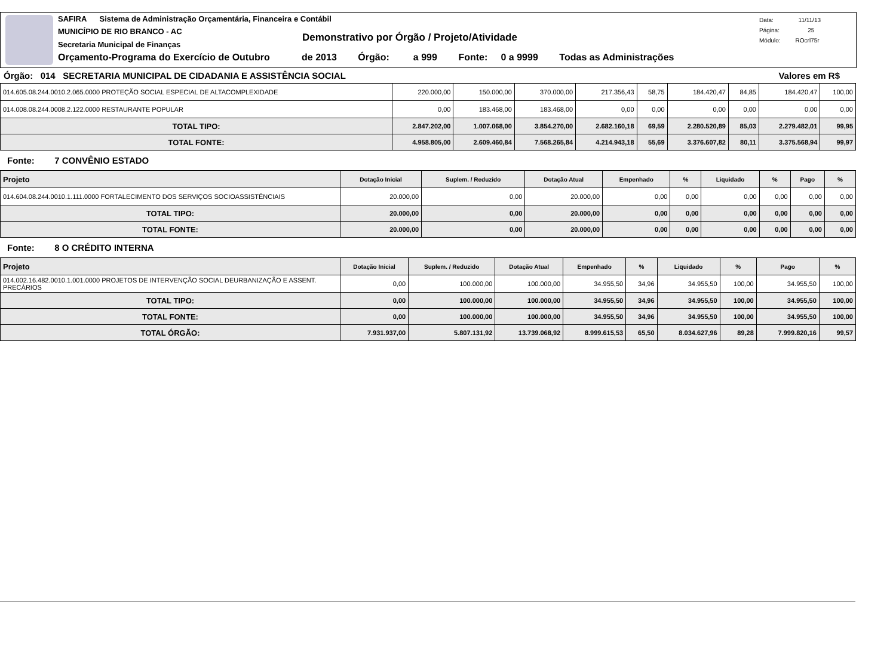SAFIRA Sistema de Administração Orçamentária, Financeira e Contábil
MUNICÍPIO DE RIO BRANCO - AC
Secretaria Municipal de Finanças
Demonstrativo por Órgão / Projeto/Atividade
Orçamento-Programa do Exercício de Outubro de 2013 Órgão: a 999 Fonte: 0 a 9999 Todas as Administrações
Data: 11/11/13
Página: 25
Módulo: ROcrl75r
Órgão: 014 SECRETARIA MUNICIPAL DE CIDADANIA E ASSISTÊNCIA SOCIAL Valores em R$
| 014.605.08.244.0010.2.065.0000 PROTEÇÃO SOCIAL ESPECIAL DE ALTACOMPLEXIDADE | 220.000,00 | 150.000,00 | 370.000,00 | 217.356,43 | 58,75 | 184.420,47 | 84,85 | 184.420,47 | 100,00 |
| 014.008.08.244.0008.2.122.0000 RESTAURANTE POPULAR | 0,00 | 183.468,00 | 183.468,00 | 0,00 | 0,00 | 0,00 | 0,00 | 0,00 | 0,00 |
| TOTAL TIPO: | 2.847.202,00 | 1.007.068,00 | 3.854.270,00 | 2.682.160,18 | 69,59 | 2.280.520,89 | 85,03 | 2.279.482,01 | 99,95 |
| TOTAL FONTE: | 4.958.805,00 | 2.609.460,84 | 7.568.265,84 | 4.214.943,18 | 55,69 | 3.376.607,82 | 80,11 | 3.375.568,94 | 99,97 |
Fonte: 7 CONVÊNIO ESTADO
| Projeto | Dotação Inicial | Suplem. / Reduzido | Dotação Atual | Empenhado | % | Liquidado | % | Pago | % |
| --- | --- | --- | --- | --- | --- | --- | --- | --- | --- |
| 014.604.08.244.0010.1.111.0000 FORTALECIMENTO DOS SERVIÇOS SOCIOASSISTÊNCIAIS | 20.000,00 | 0,00 | 20.000,00 | 0,00 | 0,00 | 0,00 | 0,00 | 0,00 | 0,00 |
| TOTAL TIPO: | 20.000,00 | 0,00 | 20.000,00 | 0,00 | 0,00 | 0,00 | 0,00 | 0,00 | 0,00 |
| TOTAL FONTE: | 20.000,00 | 0,00 | 20.000,00 | 0,00 | 0,00 | 0,00 | 0,00 | 0,00 | 0,00 |
Fonte: 8 O CRÉDITO INTERNA
| Projeto | Dotação Inicial | Suplem. / Reduzido | Dotação Atual | Empenhado | % | Liquidado | % | Pago | % |
| --- | --- | --- | --- | --- | --- | --- | --- | --- | --- |
| 014.002.16.482.0010.1.001.0000 PROJETOS DE INTERVENÇÃO SOCIAL DEURBANIZAÇÃO E ASSENT. PRECÁRIOS | 0,00 | 100.000,00 | 100.000,00 | 34.955,50 | 34,96 | 34.955,50 | 100,00 | 34.955,50 | 100,00 |
| TOTAL TIPO: | 0,00 | 100.000,00 | 100.000,00 | 34.955,50 | 34,96 | 34.955,50 | 100,00 | 34.955,50 | 100,00 |
| TOTAL FONTE: | 0,00 | 100.000,00 | 100.000,00 | 34.955,50 | 34,96 | 34.955,50 | 100,00 | 34.955,50 | 100,00 |
| TOTAL ÓRGÃO: | 7.931.937,00 | 5.807.131,92 | 13.739.068,92 | 8.999.615,53 | 65,50 | 8.034.627,96 | 89,28 | 7.999.820,16 | 99,57 |